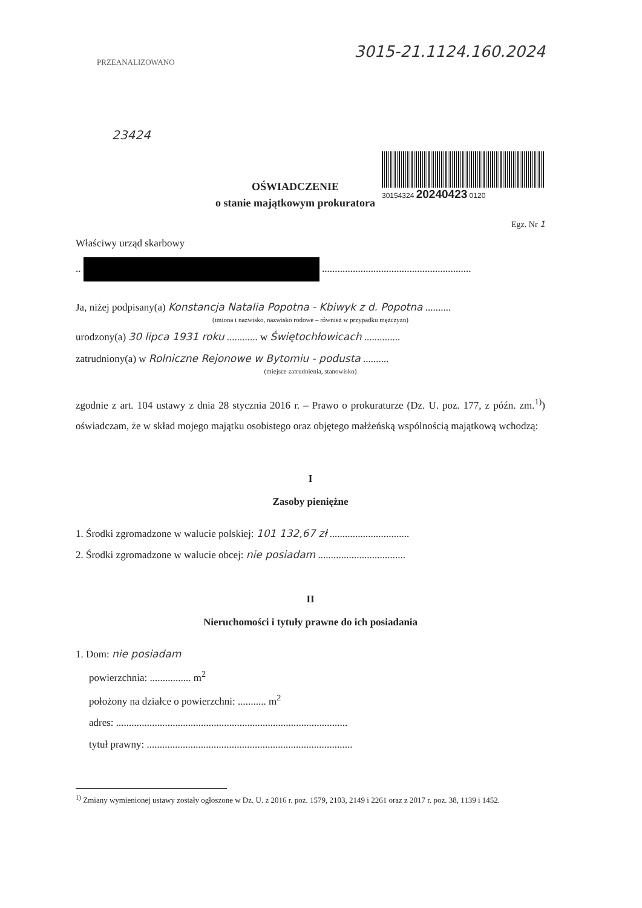PRZEANALIZOWANO
23424
3015-21.1124.160.2024
OŚWIADCZENIE
o stanie majątkowym prokuratora
30154324 20240423 0120
Egz. Nr 1
Właściwy urząd skarbowy
.. ..........................................................
Ja, niżej podpisany(a) Konstancja Natalia Popotna - Kbiwyk z d. Popotna ..........
(imiona i nazwisko, nazwisko rodowe – również w przypadku mężczyzn)
urodzony(a) 30 lipca 1931 roku ............ w Świętochłowicach ..............
zatrudniony(a) w Rolniczne Rejonowe w Bytomiu - podusta ..........
(miejsce zatrudnienia, stanowisko)
zgodnie z art. 104 ustawy z dnia 28 stycznia 2016 r. – Prawo o prokuraturze (Dz. U. poz. 177, z późn. zm.<sup>1)</sup>) oświadczam, że w skład mojego majątku osobistego oraz objętego małżeńską wspólnością majątkową wchodzą:
I
Zasoby pieniężne
1. Środki zgromadzone w walucie polskiej: 101 132,67 zł ...............................
2. Środki zgromadzone w walucie obcej: nie posiadam ..................................
II
Nieruchomości i tytuły prawne do ich posiadania
1. Dom: nie posiadam
powierzchnia: ................ m<sup>2</sup>
położony na działce o powierzchni: ........... m<sup>2</sup>
adres: ..........................................................................................
tytuł prawny: ................................................................................
<sup>1)</sup> Zmiany wymienionej ustawy zostały ogłoszone w Dz. U. z 2016 r. poz. 1579, 2103, 2149 i 2261 oraz z 2017 r. poz. 38, 1139 i 1452.